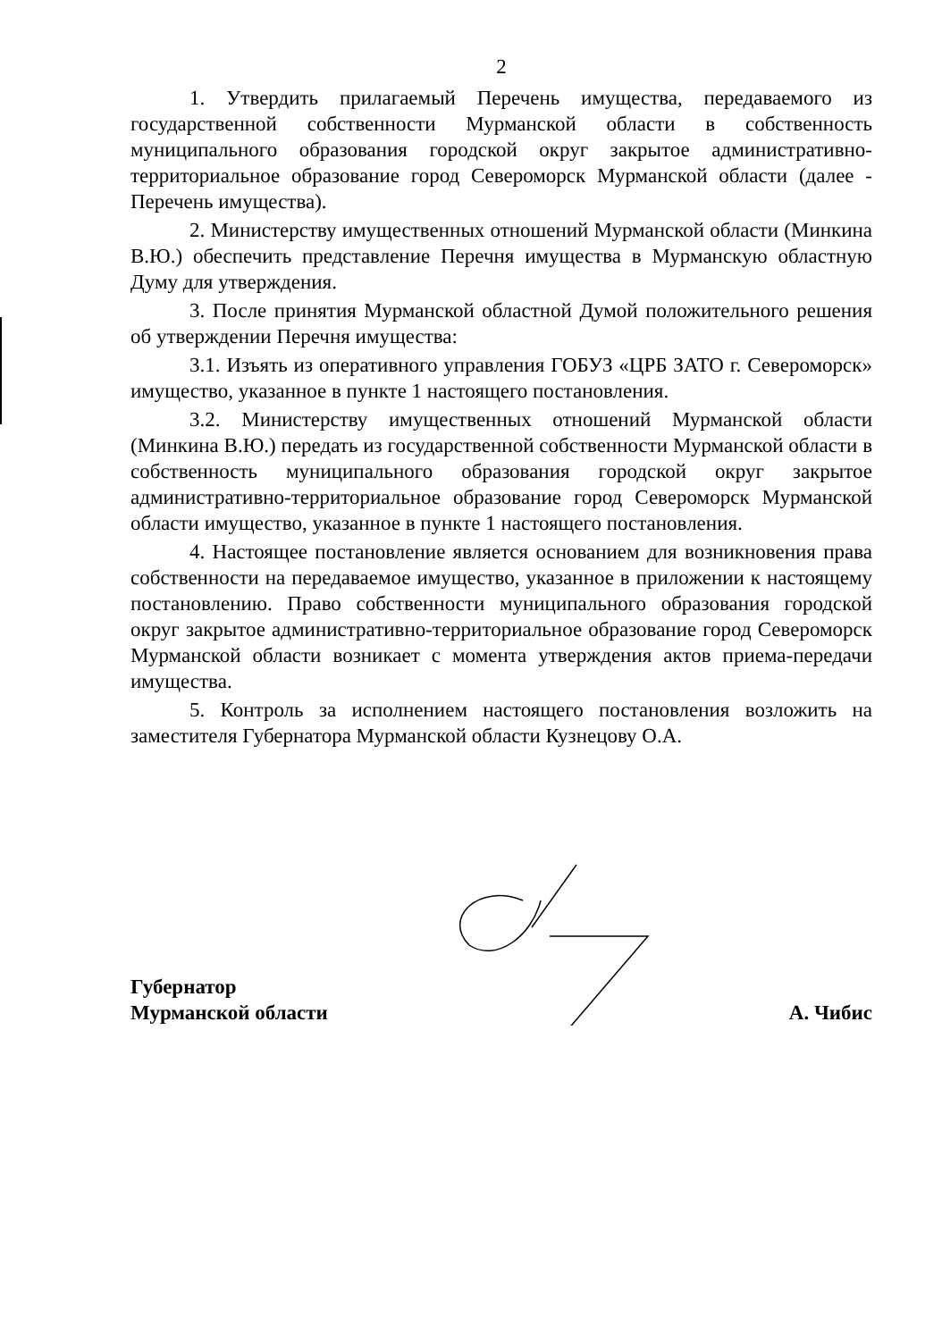2
1. Утвердить прилагаемый Перечень имущества, передаваемого из государственной собственности Мурманской области в собственность муниципального образования городской округ закрытое административно-территориальное образование город Североморск Мурманской области (далее - Перечень имущества).
2. Министерству имущественных отношений Мурманской области (Минкина В.Ю.) обеспечить представление Перечня имущества в Мурманскую областную Думу для утверждения.
3. После принятия Мурманской областной Думой положительного решения об утверждении Перечня имущества:
3.1. Изъять из оперативного управления ГОБУЗ «ЦРБ ЗАТО г. Североморск» имущество, указанное в пункте 1 настоящего постановления.
3.2. Министерству имущественных отношений Мурманской области (Минкина В.Ю.) передать из государственной собственности Мурманской области в собственность муниципального образования городской округ закрытое административно-территориальное образование город Североморск Мурманской области имущество, указанное в пункте 1 настоящего постановления.
4. Настоящее постановление является основанием для возникновения права собственности на передаваемое имущество, указанное в приложении к настоящему постановлению. Право собственности муниципального образования городской округ закрытое административно-территориальное образование город Североморск Мурманской области возникает с момента утверждения актов приема-передачи имущества.
5. Контроль за исполнением настоящего постановления возложить на заместителя Губернатора Мурманской области Кузнецову О.А.
Губернатор
Мурманской области
А. Чибис